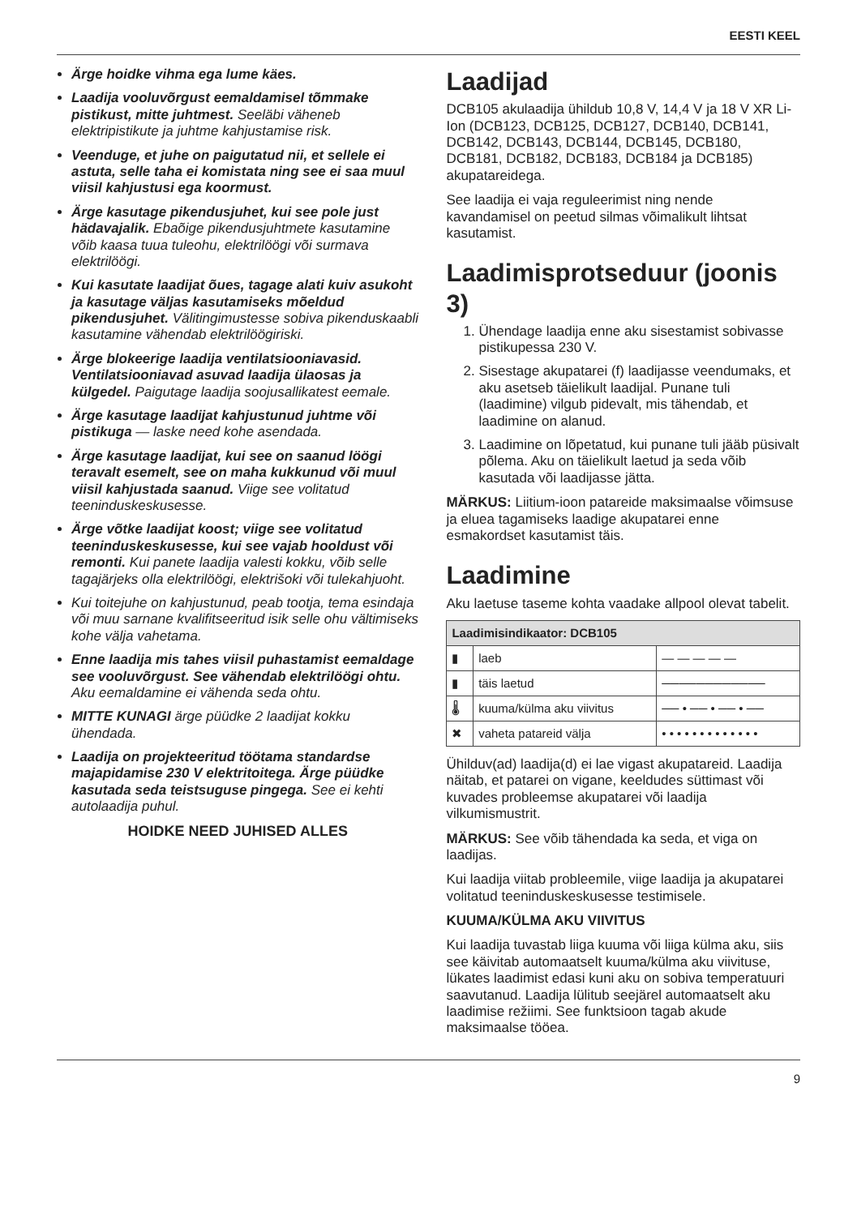EESTI KEEL
Ärge hoidke vihma ega lume käes.
Laadija vooluvõrgust eemaldamisel tõmmake pistikust, mitte juhtmest. Seeläbi väheneb elektripistikute ja juhtme kahjustamise risk.
Veenduge, et juhe on paigutatud nii, et sellele ei astuta, selle taha ei komistata ning see ei saa muul viisil kahjustusi ega koormust.
Ärge kasutage pikendusjuhet, kui see pole just hädavajalik. Ebaõige pikendusjuhtmete kasutamine võib kaasa tuua tuleohu, elektrilöögi või surmava elektrilöögi.
Kui kasutate laadijat õues, tagage alati kuiv asukoht ja kasutage väljas kasutamiseks mõeldud pikendusjuhet. Välitingimustesse sobiva pikenduskaabli kasutamine vähendab elektrilöögiriski.
Ärge blokeerige laadija ventilatsiooniavasid. Ventilatsiooniavad asuvad laadija ülaosas ja külgedel. Paigutage laadija soojusallikatest eemale.
Ärge kasutage laadijat kahjustunud juhtme või pistikuga — laske need kohe asendada.
Ärge kasutage laadijat, kui see on saanud löögi teravalt esemelt, see on maha kukkunud või muul viisil kahjustada saanud. Viige see volitatud teeninduskeskusesse.
Ärge võtke laadijat koost; viige see volitatud teeninduskeskusesse, kui see vajab hooldust või remonti. Kui panete laadija valesti kokku, võib selle tagajärjeks olla elektrilöögi, elektrišoki või tulekahjuoht.
Kui toitejuhe on kahjustunud, peab tootja, tema esindaja või muu sarnane kvalifitseeritud isik selle ohu vältimiseks kohe välja vahetama.
Enne laadija mis tahes viisil puhastamist eemaldage see vooluvõrgust. See vähendab elektrilöögi ohtu. Aku eemaldamine ei vähenda seda ohtu.
MITTE KUNAGI ärge püüdke 2 laadijat kokku ühendada.
Laadija on projekteeritud töötama standardse majapidamise 230 V elektritoitega. Ärge püüdke kasutada seda teistsuguse pingega. See ei kehti autolaadija puhul.
HOIDKE NEED JUHISED ALLES
Laadijad
DCB105 akulaadija ühildub 10,8 V, 14,4 V ja 18 V XR Li-Ion (DCB123, DCB125, DCB127, DCB140, DCB141, DCB142, DCB143, DCB144, DCB145, DCB180, DCB181, DCB182, DCB183, DCB184 ja DCB185) akupatareidega.
See laadija ei vaja reguleerimist ning nende kavandamisel on peetud silmas võimalikult lihtsat kasutamist.
Laadimisprotseduur (joonis 3)
1. Ühendage laadija enne aku sisestamist sobivasse pistikupessa 230 V.
2. Sisestage akupatarei (f) laadijasse veendumaks, et aku asetseb täielikult laadijal. Punane tuli (laadimine) vilgub pidevalt, mis tähendab, et laadimine on alanud.
3. Laadimine on lõpetatud, kui punane tuli jääb püsivalt põlema. Aku on täielikult laetud ja seda võib kasutada või laadijasse jätta.
MÄRKUS: Liitium-ioon patareide maksimaalse võimsuse ja eluea tagamiseks laadige akupatarei enne esmakordset kasutamist täis.
Laadimine
Aku laetuse taseme kohta vaadake allpool olevat tabelit.
| Laadimisindikaator: DCB105 | | |
| --- | --- | --- |
| ▮ | laeb | — — — — — |
| ▮ | täis laetud | ──────────── |
| 🌡 | kuuma/külma aku viivitus | ── • ── • ── • ── |
| ✖ | vaheta patareid välja | • • • • • • • • • • • • • |
Ühilduv(ad) laadija(d) ei lae vigast akupatareid. Laadija näitab, et patarei on vigane, keeldudes süttimast või kuvades probleemse akupatarei või laadija vilkumismustrit.
MÄRKUS: See võib tähendada ka seda, et viga on laadijas.
Kui laadija viitab probleemile, viige laadija ja akupatarei volitatud teeninduskeskusesse testimisele.
KUUMA/KÜLMA AKU VIIVITUS
Kui laadija tuvastab liiga kuuma või liiga külma aku, siis see käivitab automaatselt kuuma/külma aku viivituse, lükates laadimist edasi kuni aku on sobiva temperatuuri saavutanud. Laadija lülitub seejärel automaatselt aku laadimise režiimi. See funktsioon tagab akude maksimaalse tööea.
9